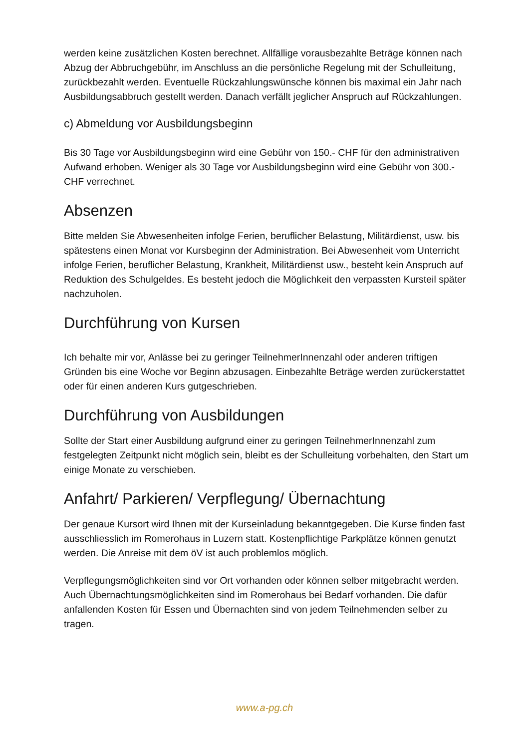werden keine zusätzlichen Kosten berechnet. Allfällige vorausbezahlte Beträge können nach Abzug der Abbruchgebühr, im Anschluss an die persönliche Regelung mit der Schulleitung, zurückbezahlt werden. Eventuelle Rückzahlungswünsche können bis maximal ein Jahr nach Ausbildungsabbruch gestellt werden. Danach verfällt jeglicher Anspruch auf Rückzahlungen.
c) Abmeldung vor Ausbildungsbeginn
Bis 30 Tage vor Ausbildungsbeginn wird eine Gebühr von 150.- CHF für den administrativen Aufwand erhoben. Weniger als 30 Tage vor Ausbildungsbeginn wird eine Gebühr von 300.- CHF verrechnet.
Absenzen
Bitte melden Sie Abwesenheiten infolge Ferien, beruflicher Belastung, Militärdienst, usw. bis spätestens einen Monat vor Kursbeginn der Administration. Bei Abwesenheit vom Unterricht infolge Ferien, beruflicher Belastung, Krankheit, Militärdienst usw., besteht kein Anspruch auf Reduktion des Schulgeldes. Es besteht jedoch die Möglichkeit den verpassten Kursteil später nachzuholen.
Durchführung von Kursen
Ich behalte mir vor, Anlässe bei zu geringer TeilnehmerInnenzahl oder anderen triftigen Gründen bis eine Woche vor Beginn abzusagen. Einbezahlte Beträge werden zurückerstattet oder für einen anderen Kurs gutgeschrieben.
Durchführung von Ausbildungen
Sollte der Start einer Ausbildung aufgrund einer zu geringen TeilnehmerInnenzahl zum festgelegten Zeitpunkt nicht möglich sein, bleibt es der Schulleitung vorbehalten, den Start um einige Monate zu verschieben.
Anfahrt/ Parkieren/ Verpflegung/ Übernachtung
Der genaue Kursort wird Ihnen mit der Kurseinladung bekanntgegeben. Die Kurse finden fast ausschliesslich im Romerohaus in Luzern statt. Kostenpflichtige Parkplätze können genutzt werden. Die Anreise mit dem öV ist auch problemlos möglich.
Verpflegungsmöglichkeiten sind vor Ort vorhanden oder können selber mitgebracht werden. Auch Übernachtungsmöglichkeiten sind im Romerohaus bei Bedarf vorhanden. Die dafür anfallenden Kosten für Essen und Übernachten sind von jedem Teilnehmenden selber zu tragen.
www.a-pg.ch